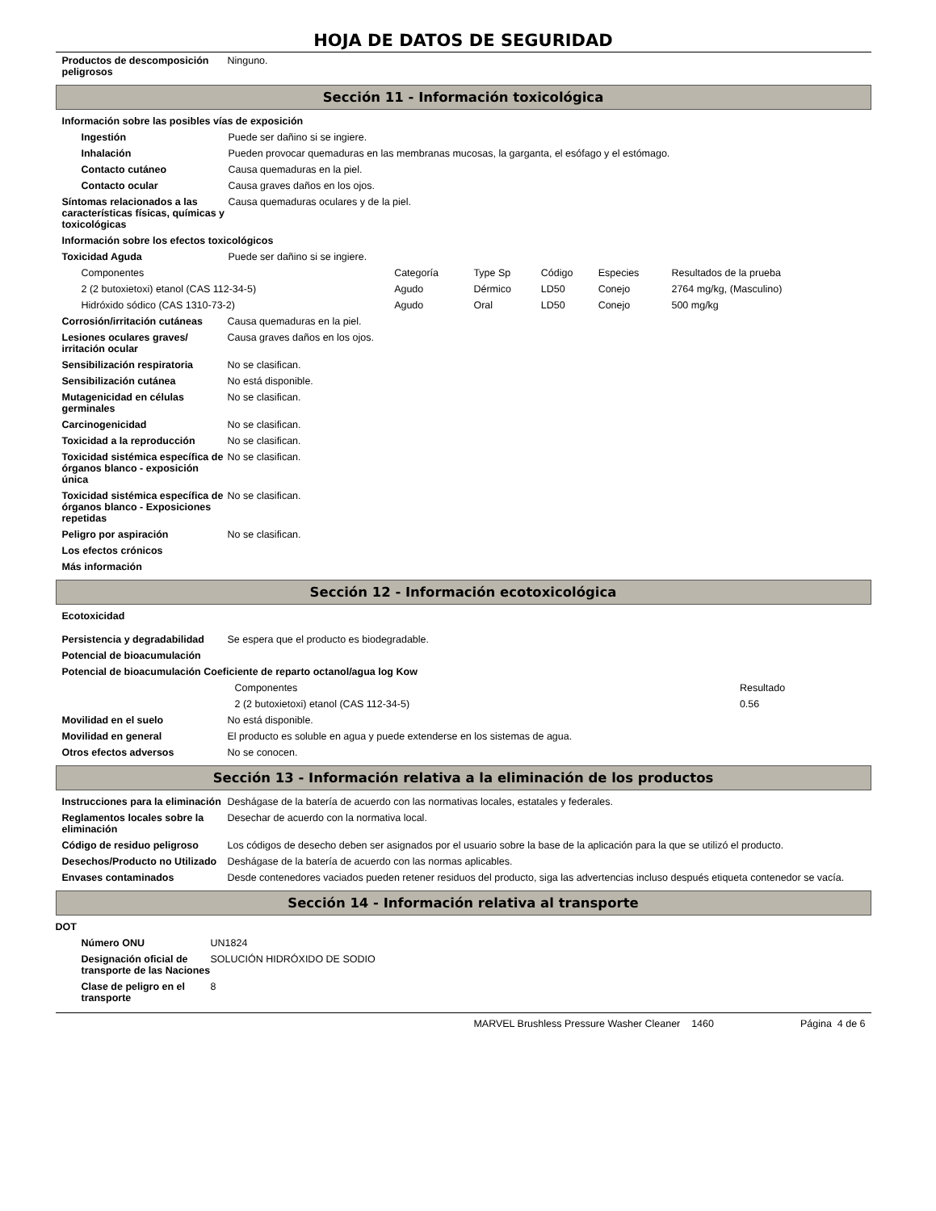HOJA DE DATOS DE SEGURIDAD
| Productos de descomposición peligrosos | Ninguno. |
Sección 11 - Información toxicológica
| Información sobre las posibles vías de exposición | |
| Ingestión | Puede ser dañino si se ingiere. |
| Inhalación | Pueden provocar quemaduras en las membranas mucosas, la garganta, el esófago y el estómago. |
| Contacto cutáneo | Causa quemaduras en la piel. |
| Contacto ocular | Causa graves daños en los ojos. |
| Síntomas relacionados a las características físicas, químicas y toxicológicas | Causa quemaduras oculares y de la piel. |
| Información sobre los efectos toxicológicos | |
| Toxicidad Aguda | Puede ser dañino si se ingiere. |
| Componentes | Categoría | Type Sp | Código | Especies | Resultados de la prueba |
| --- | --- | --- | --- | --- | --- |
| 2 (2 butoxietoxi) etanol (CAS 112-34-5) | Agudo | Dérmico | LD50 | Conejo | 2764 mg/kg, (Masculino) |
| Hidróxido sódico (CAS 1310-73-2) | Agudo | Oral | LD50 | Conejo | 500 mg/kg |
| Corrosión/irritación cutáneas | Causa quemaduras en la piel. |
| Lesiones oculares graves/ irritación ocular | Causa graves daños en los ojos. |
| Sensibilización respiratoria | No se clasifican. |
| Sensibilización cutánea | No está disponible. |
| Mutagenicidad en células germinales | No se clasifican. |
| Carcinogenicidad | No se clasifican. |
| Toxicidad a la reproducción | No se clasifican. |
| Toxicidad sistémica específica de órganos blanco - exposición única | No se clasifican. |
| Toxicidad sistémica específica de órganos blanco - Exposiciones repetidas | No se clasifican. |
| Peligro por aspiración | No se clasifican. |
| Los efectos crónicos | |
| Más información | |
Sección 12 - Información ecotoxicológica
| Ecotoxicidad | |
| Persistencia y degradabilidad | Se espera que el producto es biodegradable. |
| Potencial de bioacumulación | |
| Potencial de bioacumulación Coeficiente de reparto octanol/agua log Kow | |
| Componentes | Resultado |
| --- | --- |
| 2 (2 butoxietoxi) etanol (CAS 112-34-5) | 0.56 |
| Movilidad en el suelo | No está disponible. |
| Movilidad en general | El producto es soluble en agua y puede extenderse en los sistemas de agua. |
| Otros efectos adversos | No se conocen. |
Sección 13 - Información relativa a la eliminación de los productos
| Instrucciones para la eliminación | Deshágase de la batería de acuerdo con las normativas locales, estatales y federales. |
| Reglamentos locales sobre la eliminación | Desechar de acuerdo con la normativa local. |
| Código de residuo peligroso | Los códigos de desecho deben ser asignados por el usuario sobre la base de la aplicación para la que se utilizó el producto. |
| Desechos/Producto no Utilizado | Deshágase de la batería de acuerdo con las normas aplicables. |
| Envases contaminados | Desde contenedores vaciados pueden retener residuos del producto, siga las advertencias incluso después etiqueta contenedor se vacía. |
Sección 14 - Información relativa al transporte
| DOT | |
| Número ONU | UN1824 |
| Designación oficial de transporte de las Naciones | SOLUCIÓN HIDRÓXIDO DE SODIO |
| Clase de peligro en el transporte | 8 |
MARVEL Brushless Pressure Washer Cleaner 1460 Página 4 de 6